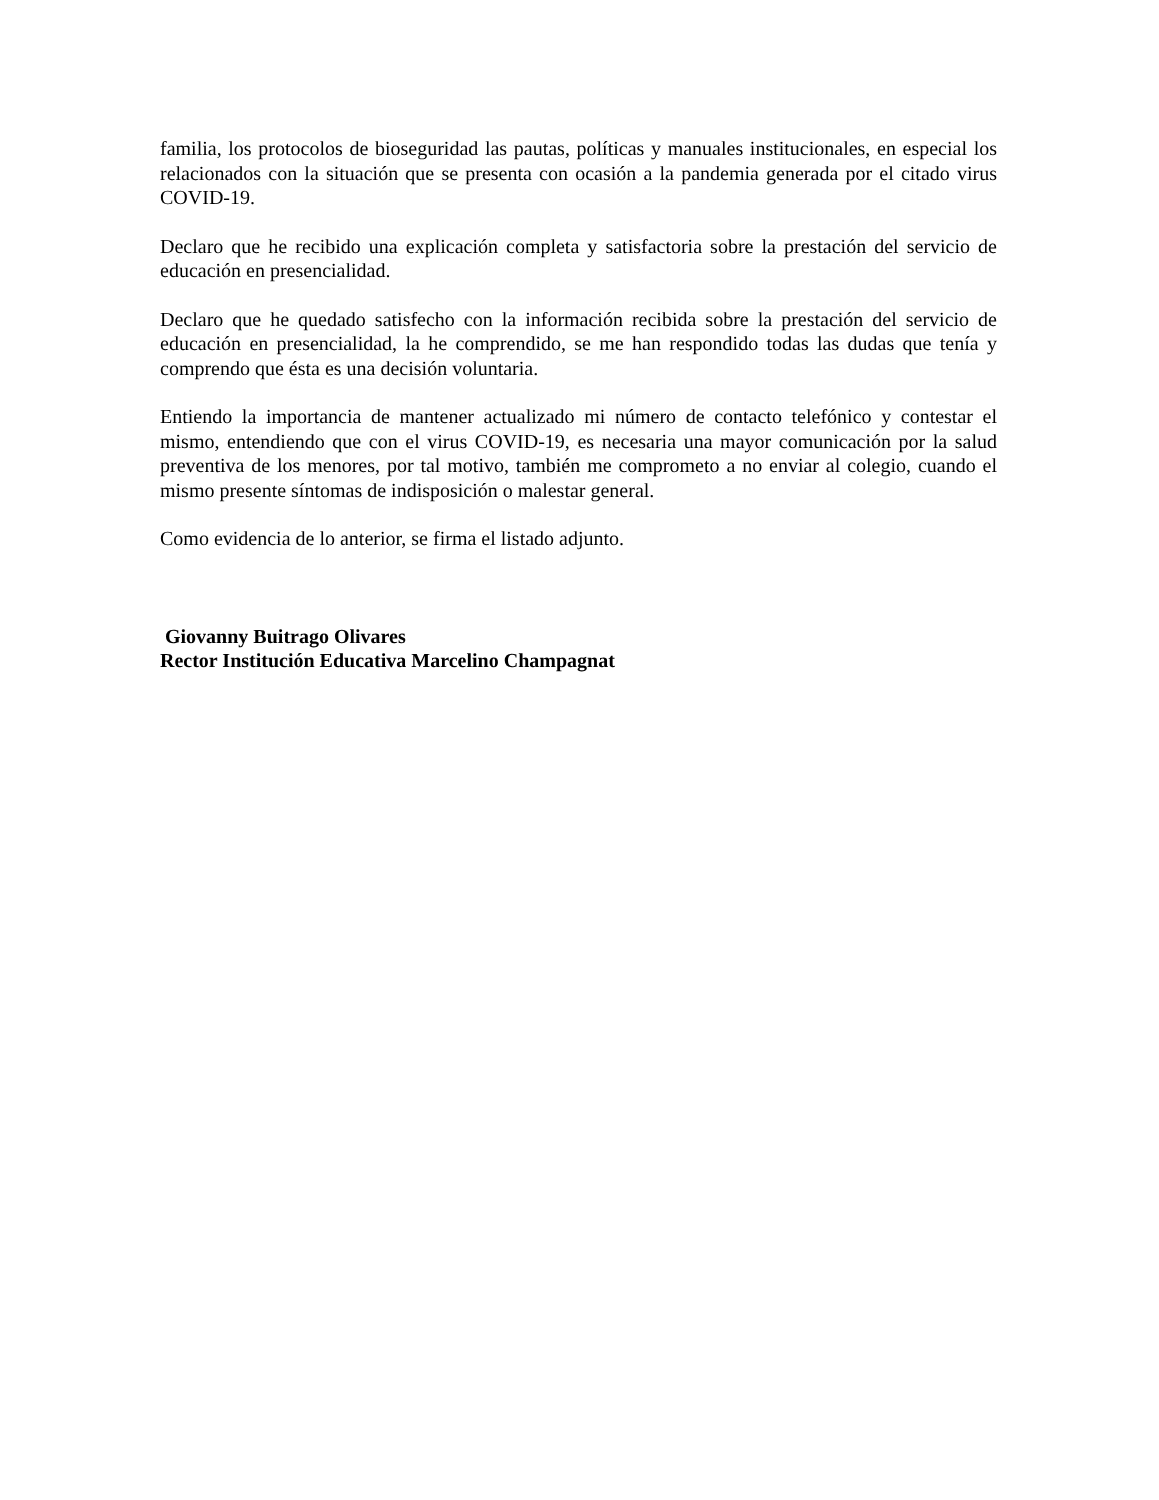familia, los protocolos de bioseguridad las pautas, políticas y manuales institucionales, en especial los relacionados con la situación que se presenta con ocasión a la pandemia generada por el citado virus COVID-19.
Declaro que he recibido una explicación completa y satisfactoria sobre la prestación del servicio de educación en presencialidad.
Declaro que he quedado satisfecho con la información recibida sobre la prestación del servicio de educación en presencialidad, la he comprendido, se me han respondido todas las dudas que tenía y comprendo que ésta es una decisión voluntaria.
Entiendo la importancia de mantener actualizado mi número de contacto telefónico y contestar el mismo, entendiendo que con el virus COVID-19, es necesaria una mayor comunicación por la salud preventiva de los menores, por tal motivo, también me comprometo a no enviar al colegio, cuando el mismo presente síntomas de indisposición o malestar general.
Como evidencia de lo anterior, se firma el listado adjunto.
Giovanny Buitrago Olivares
Rector Institución Educativa Marcelino Champagnat